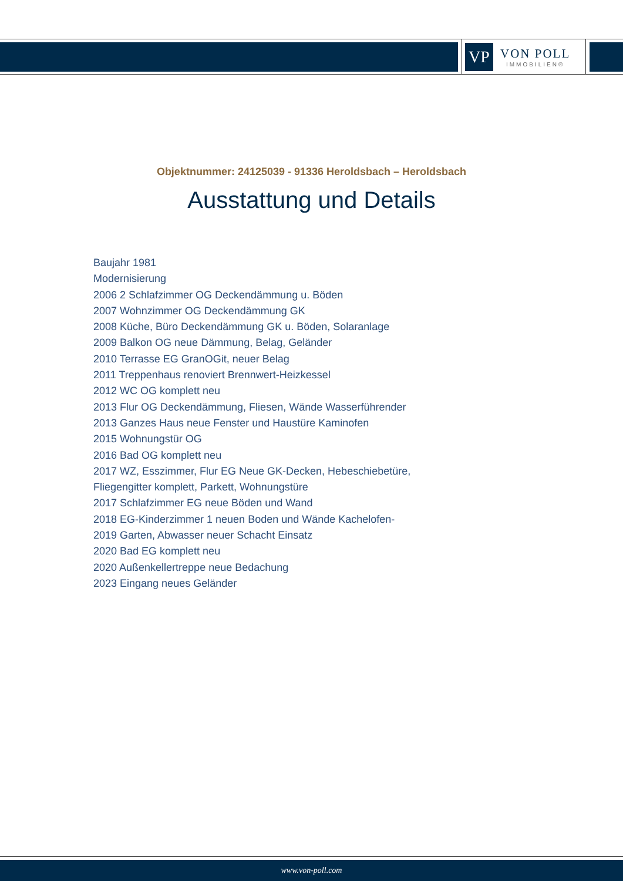VP
VON POLL
IMMOBILIEN®
Objektnummer: 24125039 - 91336 Heroldsbach – Heroldsbach
Ausstattung und Details
Baujahr 1981
Modernisierung
2006 2 Schlafzimmer OG Deckendämmung u. Böden
2007 Wohnzimmer OG Deckendämmung GK
2008 Küche, Büro Deckendämmung GK u. Böden, Solaranlage
2009 Balkon OG neue Dämmung, Belag, Geländer
2010 Terrasse EG GranOGit, neuer Belag
2011 Treppenhaus renoviert Brennwert-Heizkessel
2012 WC OG komplett neu
2013 Flur OG Deckendämmung, Fliesen, Wände Wasserführender
2013 Ganzes Haus neue Fenster und Haustüre Kaminofen
2015 Wohnungstür OG
2016 Bad OG komplett neu
2017 WZ, Esszimmer, Flur EG Neue GK-Decken, Hebeschiebetüre, Fliegengitter komplett, Parkett, Wohnungstüre
2017 Schlafzimmer EG neue Böden und Wand
2018 EG-Kinderzimmer 1 neuen Boden und Wände Kachelofen-
2019 Garten, Abwasser neuer Schacht Einsatz
2020 Bad EG komplett neu
2020 Außenkellertreppe neue Bedachung
2023 Eingang neues Geländer
www.von-poll.com